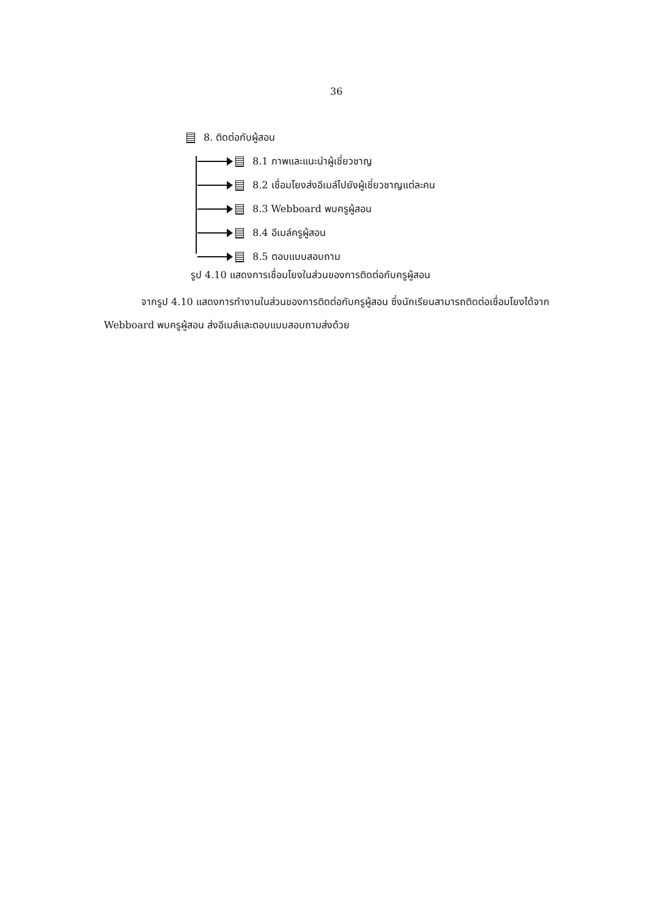36
8. ติดต่อกับผู้สอน
8.1 ภาพและแนะนำผู้เชี่ยวชาญ
8.2 เชื่อมโยงส่งอีเมล์ไปยังผู้เชี่ยวชาญแต่ละคน
8.3 Webboard พบครูผู้สอน
8.4 อีเมล์ครูผู้สอน
8.5 ตอบแบบสอบถาม
รูป 4.10 แสดงการเชื่อมโยงในส่วนของการติดต่อกับครูผู้สอน
จากรูป 4.10 แสดงการทำงานในส่วนของการติดต่อกับครูผู้สอน ซึ่งนักเรียนสามารถติดต่อเชื่อมโยงได้จาก Webboard พบครูผู้สอน ส่งอีเมล์และตอบแบบสอบถามส่งด้วย